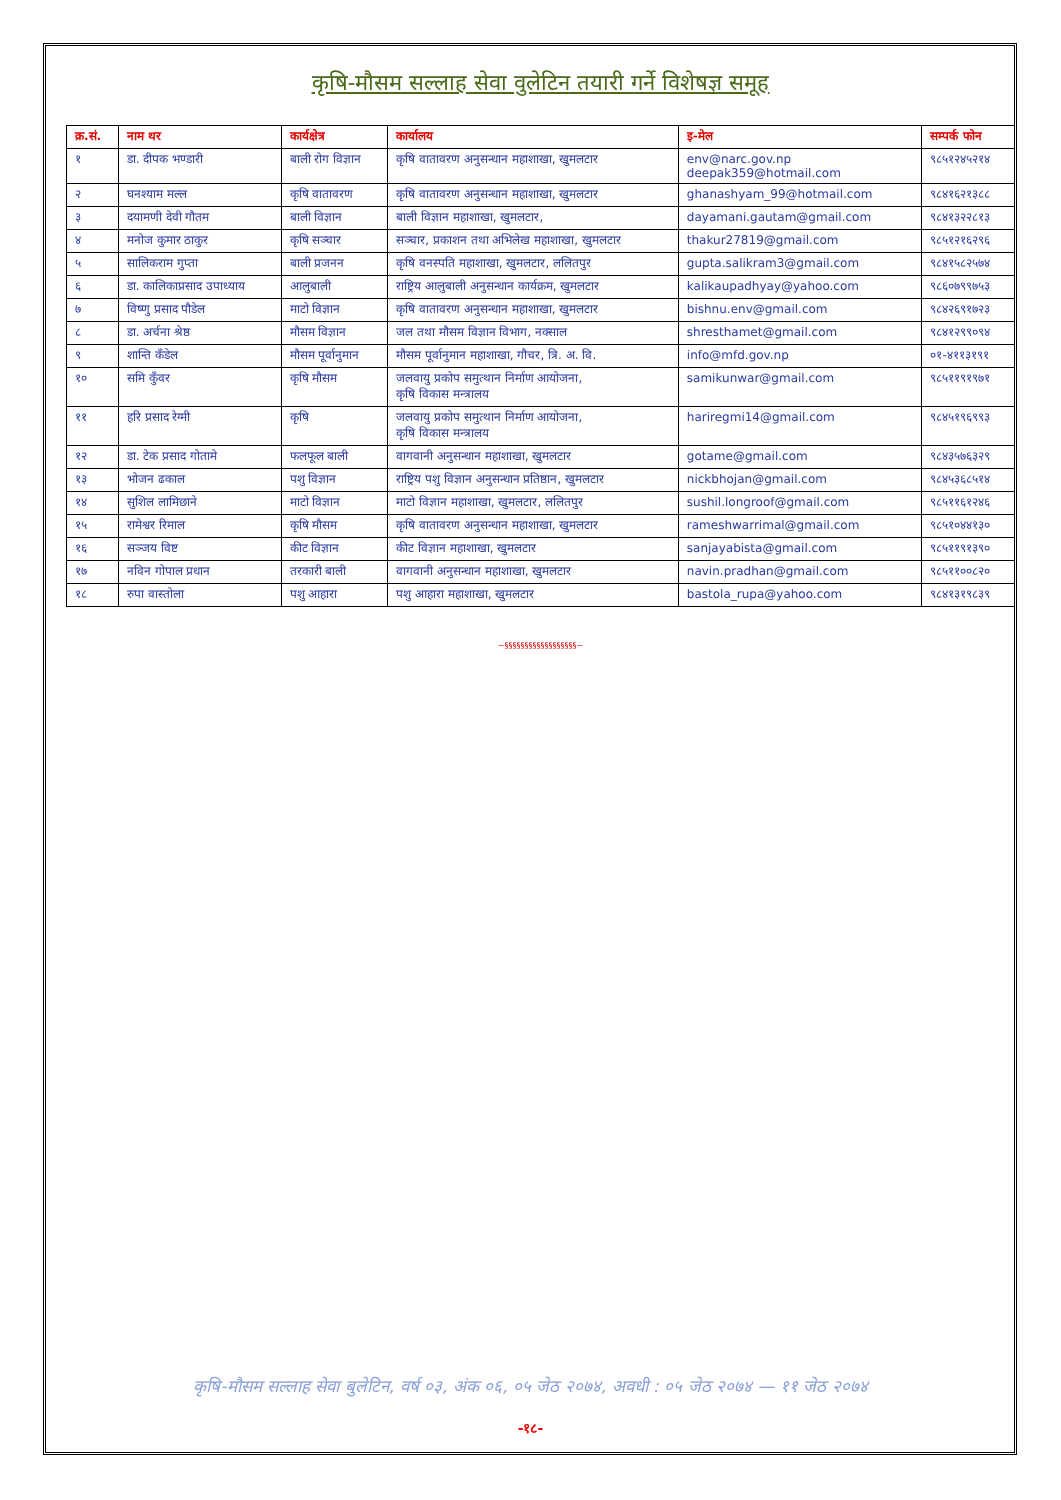कृषि-मौसम सल्लाह सेवा वुलेटिन तयारी गर्ने विशेषज्ञ समूह
| क्र.सं. | नाम थर | कार्यक्षेत्र | कार्यालय | इ-मेल | सम्पर्क फोन |
| --- | --- | --- | --- | --- | --- |
| १ | डा. दीपक भण्डारी | बाली रोग विज्ञान | कृषि वातावरण अनुसन्धान महाशाखा, खुमलटार | env@narc.gov.np deepak359@hotmail.com | ९८५१२४५२१४ |
| २ | घनश्याम मल्ल | कृषि वातावरण | कृषि वातावरण अनुसन्धान महाशाखा, खुमलटार | ghanashyam_99@hotmail.com | ९८४१६२१३८८ |
| ३ | दयामणी देवी गौतम | बाली विज्ञान | बाली विज्ञान महाशाखा, खुमलटार, | dayamani.gautam@gmail.com | ९८४१३२२८१३ |
| ४ | मनोज कुमार ठाकुर | कृषि सञ्चार | सञ्चार, प्रकाशन तथा अभिलेख महाशाखा, खुमलटार | thakur27819@gmail.com | ९८५१२१६२९६ |
| ५ | सालिकराम गुप्ता | बाली प्रजनन | कृषि वनस्पति महाशाखा, खुमलटार, ललितपुर | gupta.salikram3@gmail.com | ९८४१५८२५७४ |
| ६ | डा. कालिकाप्रसाद उपाध्याय | आलुबाली | राष्ट्रिय आलुबाली अनुसन्धान कार्यक्रम, खुमलटार | kalikaupadhyay@yahoo.com | ९८६०७९९७५३ |
| ७ | विष्णु प्रसाद पौडेल | माटो विज्ञान | कृषि वातावरण अनुसन्धान महाशाखा, खुमलटार | bishnu.env@gmail.com | ९८४२६९१७२३ |
| ८ | डा. अर्चना श्रेष्ठ | मौसम विज्ञान | जल तथा मौसम विज्ञान विभाग, नक्साल | shresthamet@gmail.com | ९८४१२९९०९४ |
| ९ | शान्ति कँडेल | मौसम पूर्वानुमान | मौसम पूर्वानुमान महाशाखा, गौचर, त्रि. अ. वि. | info@mfd.gov.np | ०१-४११३१९१ |
| १० | समि कुँवर | कृषि मौसम | जलवायु प्रकोप समुत्थान निर्माण आयोजना, कृषि विकास मन्त्रालय | samikunwar@gmail.com | ९८५११९१९७१ |
| ११ | हरि प्रसाद रेग्मी | कृषि | जलवायु प्रकोप समुत्थान निर्माण आयोजना, कृषि विकास मन्त्रालय | hariregmi14@gmail.com | ९८४५१९६९९३ |
| १२ | डा. टेक प्रसाद गोतामे | फलफूल बाली | वागवानी अनुसन्धान महाशाखा, खुमलटार | gotame@gmail.com | ९८४३५७६३२९ |
| १३ | भोजन ढकाल | पशु विज्ञान | राष्ट्रिय पशु विज्ञान अनुसन्धान प्रतिष्ठान, खुमलटार | nickbhojan@gmail.com | ९८४५३६८५१४ |
| १४ | सुशिल लामिछाने | माटो विज्ञान | माटो विज्ञान महाशाखा, खुमलटार, ललितपुर | sushil.longroof@gmail.com | ९८५११६१२४६ |
| १५ | रामेश्वर रिमाल | कृषि मौसम | कृषि वातावरण अनुसन्धान महाशाखा, खुमलटार | rameshwarrimal@gmail.com | ९८५१०४४१३० |
| १६ | सञ्जय विष्ट | कीट विज्ञान | कीट विज्ञान महाशाखा, खुमलटार | sanjayabista@gmail.com | ९८५११९१३९० |
| १७ | नविन गोपाल प्रधान | तरकारी बाली | वागवानी अनुसन्धान महाशाखा, खुमलटार | navin.pradhan@gmail.com | ९८५११००८२० |
| १८ | रुपा वास्तोला | पशु आहारा | पशु आहारा महाशाखा, खुमलटार | bastola_rupa@yahoo.com | ९८४१३१९८३९ |
~§§§§§§§§§§§§§§§§§§~
कृषि-मौसम सल्लाह सेवा बुलेटिन, वर्ष ०३, अंक ०६, ०५ जेठ २०७४, अवधी : ०५ जेठ २०७४ — ११ जेठ २०७४
-१८-